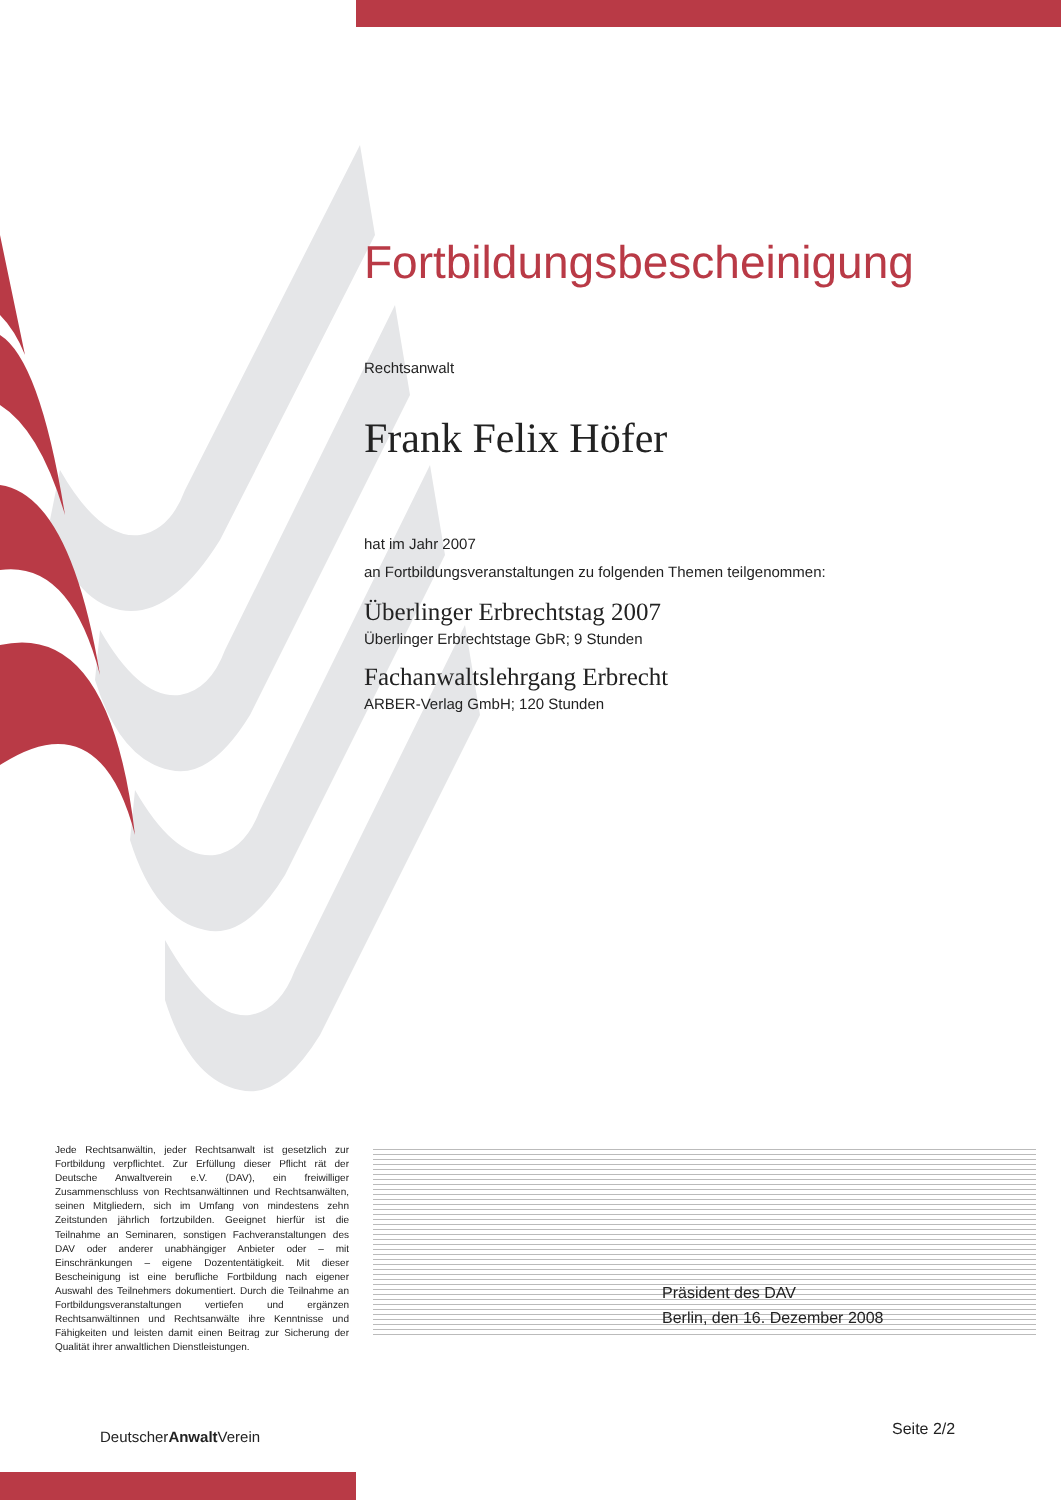Fortbildungsbescheinigung
Rechtsanwalt
Frank Felix Höfer
hat im Jahr 2007
an Fortbildungsveranstaltungen zu folgenden Themen teilgenommen:
Überlinger Erbrechtstag 2007
Überlinger Erbrechtstage GbR; 9 Stunden
Fachanwaltslehrgang Erbrecht
ARBER-Verlag GmbH; 120 Stunden
Jede Rechtsanwältin, jeder Rechtsanwalt ist gesetzlich zur Fortbildung verpflichtet. Zur Erfüllung dieser Pflicht rät der Deutsche Anwaltverein e.V. (DAV), ein freiwilliger Zusammenschluss von Rechtsanwältinnen und Rechtsanwälten, seinen Mitgliedern, sich im Umfang von mindestens zehn Zeitstunden jährlich fortzubilden. Geeignet hierfür ist die Teilnahme an Seminaren, sonstigen Fachveranstaltungen des DAV oder anderer unabhängiger Anbieter oder – mit Einschränkungen – eigene Dozententätigkeit. Mit dieser Bescheinigung ist eine berufliche Fortbildung nach eigener Auswahl des Teilnehmers dokumentiert. Durch die Teilnahme an Fortbildungsveranstaltungen vertiefen und ergänzen Rechtsanwältinnen und Rechtsanwälte ihre Kenntnisse und Fähigkeiten und leisten damit einen Beitrag zur Sicherung der Qualität ihrer anwaltlichen Dienstleistungen.
Präsident des DAV
Berlin, den 16. Dezember 2008
DeutscherAnwalt Verein Seite 2/2